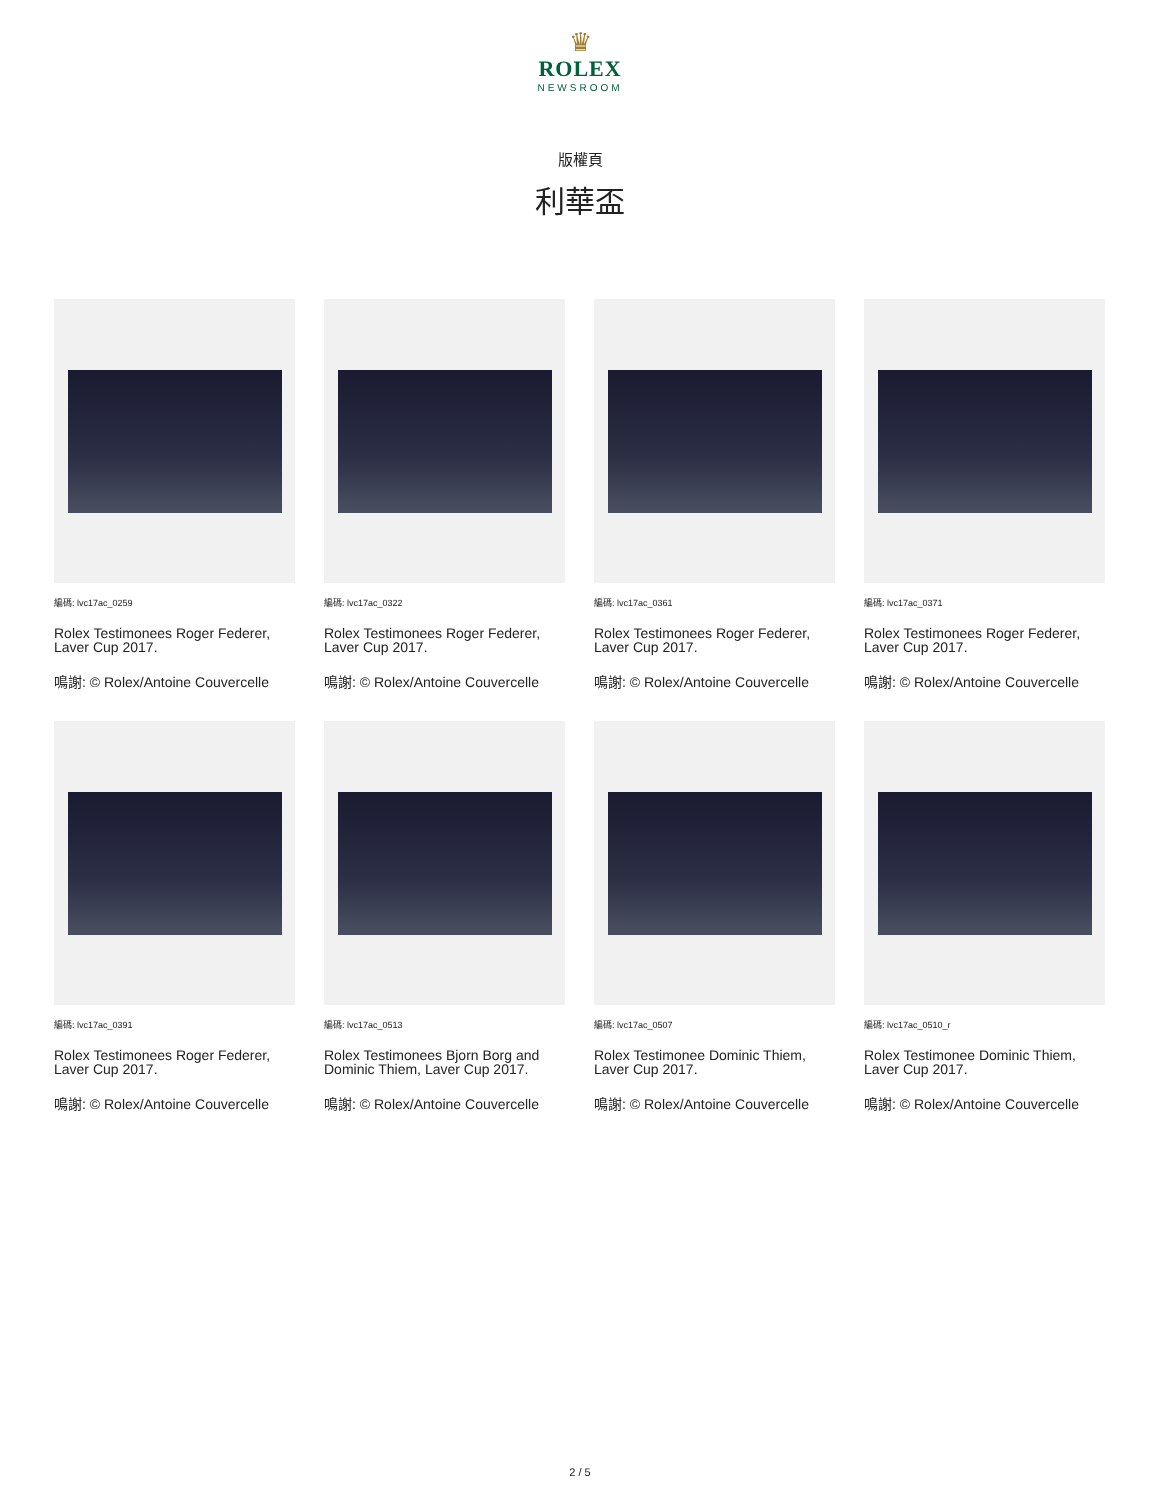♛
ROLEX
NEWSROOM
版權頁
利華盃
編碼: lvc17ac_0259
Rolex Testimonees Roger Federer, Laver Cup 2017.
鳴謝: © Rolex/Antoine Couvercelle
編碼: lvc17ac_0322
Rolex Testimonees Roger Federer, Laver Cup 2017.
鳴謝: © Rolex/Antoine Couvercelle
編碼: lvc17ac_0361
Rolex Testimonees Roger Federer, Laver Cup 2017.
鳴謝: © Rolex/Antoine Couvercelle
編碼: lvc17ac_0371
Rolex Testimonees Roger Federer, Laver Cup 2017.
鳴謝: © Rolex/Antoine Couvercelle
編碼: lvc17ac_0391
Rolex Testimonees Roger Federer, Laver Cup 2017.
鳴謝: © Rolex/Antoine Couvercelle
編碼: lvc17ac_0513
Rolex Testimonees Bjorn Borg and Dominic Thiem, Laver Cup 2017.
鳴謝: © Rolex/Antoine Couvercelle
編碼: lvc17ac_0507
Rolex Testimonee Dominic Thiem, Laver Cup 2017.
鳴謝: © Rolex/Antoine Couvercelle
編碼: lvc17ac_0510_r
Rolex Testimonee Dominic Thiem, Laver Cup 2017.
鳴謝: © Rolex/Antoine Couvercelle
2 / 5